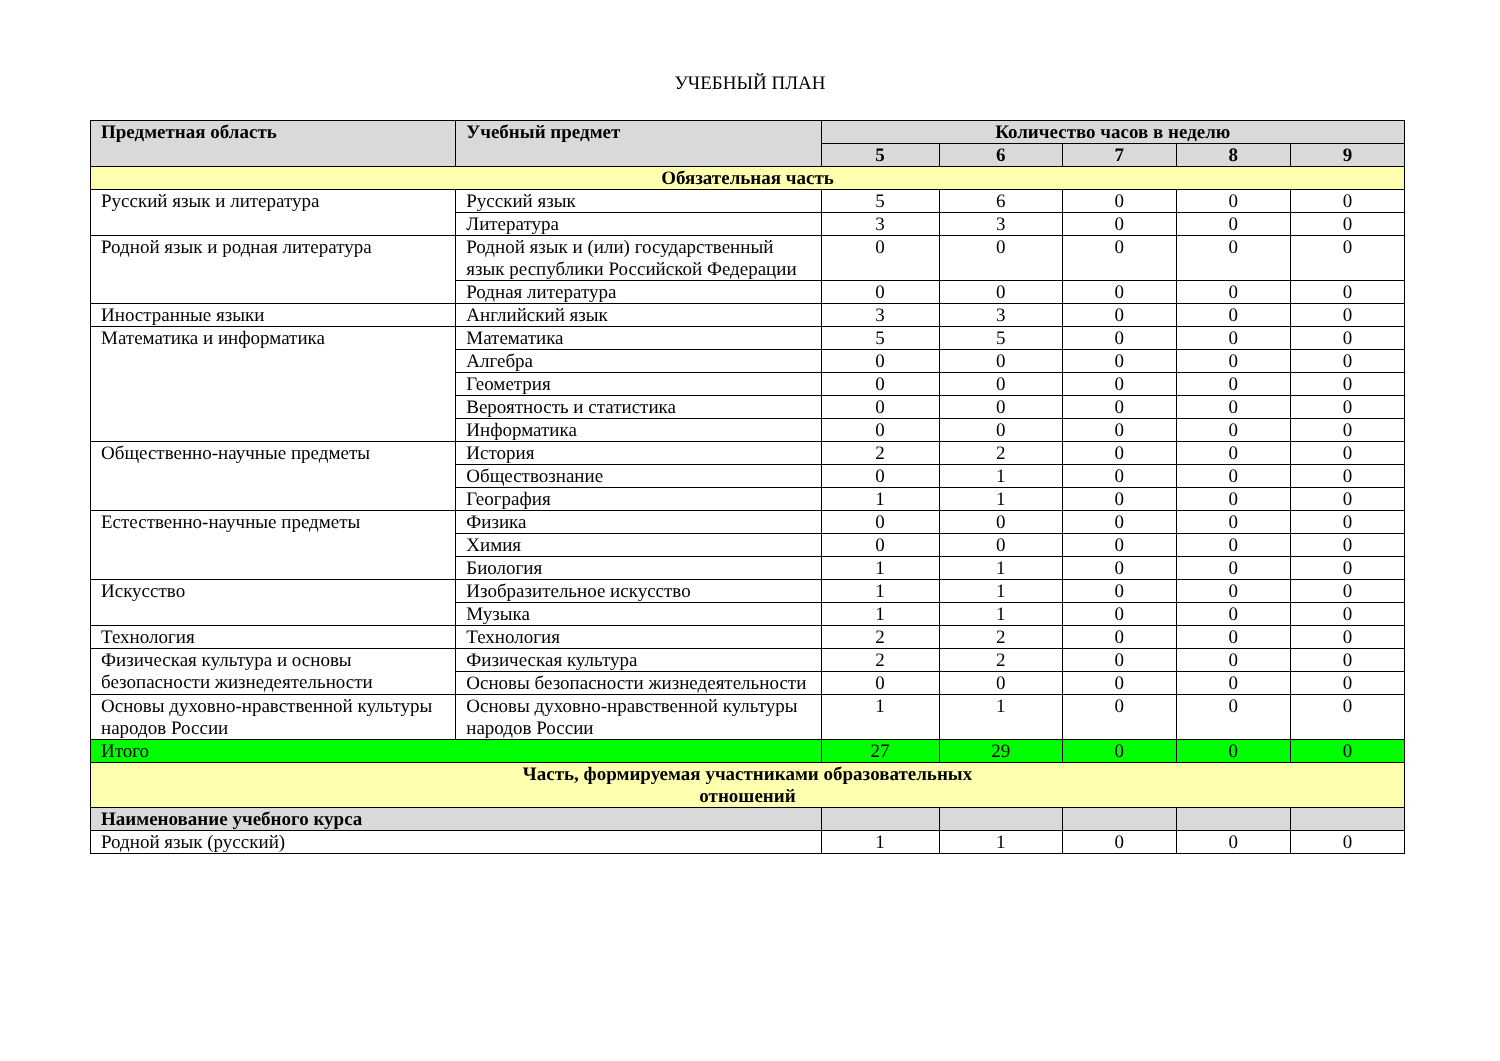УЧЕБНЫЙ ПЛАН
| Предметная область | Учебный предмет | Количество часов в неделю | | | | |
| --- | --- | --- | --- | --- | --- | --- |
| | | 5 | 6 | 7 | 8 | 9 |
| Обязательная часть | | | | | | |
| Русский язык и литература | Русский язык | 5 | 6 | 0 | 0 | 0 |
| | Литература | 3 | 3 | 0 | 0 | 0 |
| Родной язык и родная литература | Родной язык и (или) государственный язык республики Российской Федерации | 0 | 0 | 0 | 0 | 0 |
| | Родная литература | 0 | 0 | 0 | 0 | 0 |
| Иностранные языки | Английский язык | 3 | 3 | 0 | 0 | 0 |
| Математика и информатика | Математика | 5 | 5 | 0 | 0 | 0 |
| | Алгебра | 0 | 0 | 0 | 0 | 0 |
| | Геометрия | 0 | 0 | 0 | 0 | 0 |
| | Вероятность и статистика | 0 | 0 | 0 | 0 | 0 |
| | Информатика | 0 | 0 | 0 | 0 | 0 |
| Общественно-научные предметы | История | 2 | 2 | 0 | 0 | 0 |
| | Обществознание | 0 | 1 | 0 | 0 | 0 |
| | География | 1 | 1 | 0 | 0 | 0 |
| Естественно-научные предметы | Физика | 0 | 0 | 0 | 0 | 0 |
| | Химия | 0 | 0 | 0 | 0 | 0 |
| | Биология | 1 | 1 | 0 | 0 | 0 |
| Искусство | Изобразительное искусство | 1 | 1 | 0 | 0 | 0 |
| | Музыка | 1 | 1 | 0 | 0 | 0 |
| Технология | Технология | 2 | 2 | 0 | 0 | 0 |
| Физическая культура и основы безопасности жизнедеятельности | Физическая культура | 2 | 2 | 0 | 0 | 0 |
| | Основы безопасности жизнедеятельности | 0 | 0 | 0 | 0 | 0 |
| Основы духовно-нравственной культуры народов России | Основы духовно-нравственной культуры народов России | 1 | 1 | 0 | 0 | 0 |
| Итого | | 27 | 29 | 0 | 0 | 0 |
| Часть, формируемая участниками образовательных отношений | | | | | | |
| Наименование учебного курса | | | | | | |
| Родной язык (русский) | | 1 | 1 | 0 | 0 | 0 |